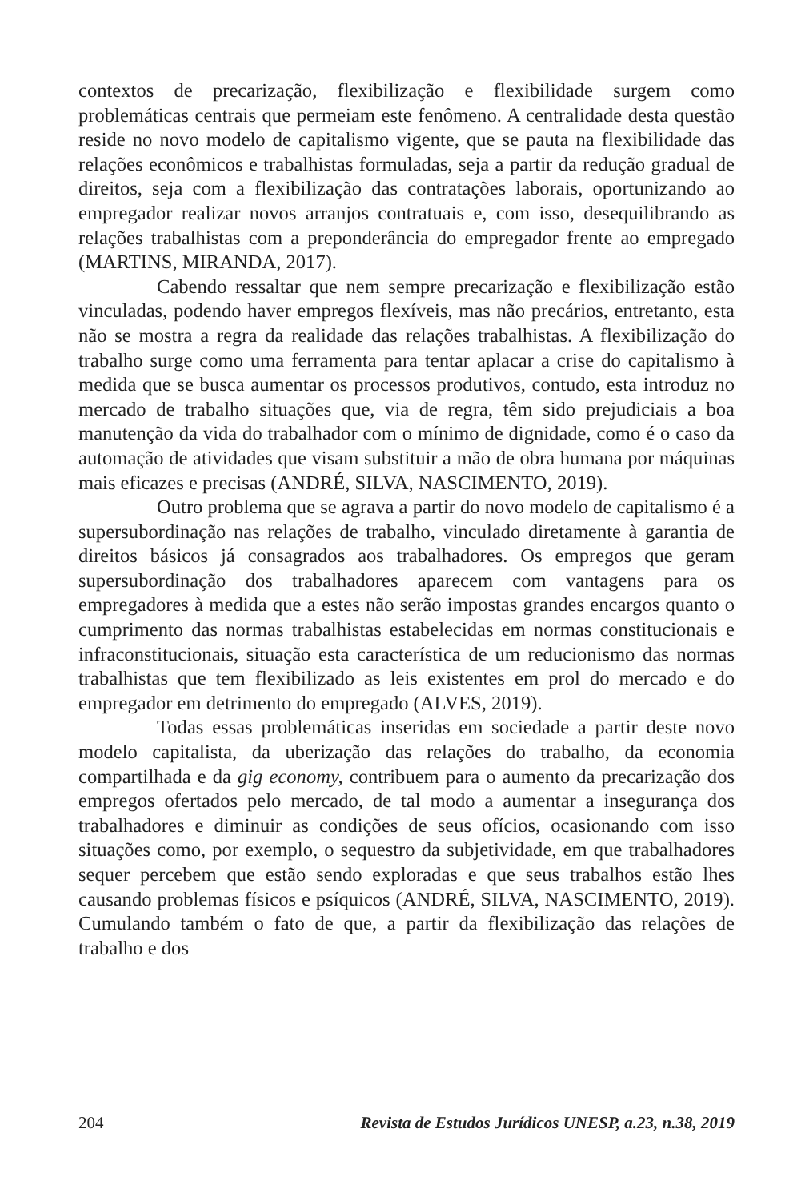contextos de precarização, flexibilização e flexibilidade surgem como problemáticas centrais que permeiam este fenômeno. A centralidade desta questão reside no novo modelo de capitalismo vigente, que se pauta na flexibilidade das relações econômicos e trabalhistas formuladas, seja a partir da redução gradual de direitos, seja com a flexibilização das contratações laborais, oportunizando ao empregador realizar novos arranjos contratuais e, com isso, desequilibrando as relações trabalhistas com a preponderância do empregador frente ao empregado (MARTINS, MIRANDA, 2017).
Cabendo ressaltar que nem sempre precarização e flexibilização estão vinculadas, podendo haver empregos flexíveis, mas não precários, entretanto, esta não se mostra a regra da realidade das relações trabalhistas. A flexibilização do trabalho surge como uma ferramenta para tentar aplacar a crise do capitalismo à medida que se busca aumentar os processos produtivos, contudo, esta introduz no mercado de trabalho situações que, via de regra, têm sido prejudiciais a boa manutenção da vida do trabalhador com o mínimo de dignidade, como é o caso da automação de atividades que visam substituir a mão de obra humana por máquinas mais eficazes e precisas (ANDRÉ, SILVA, NASCIMENTO, 2019).
Outro problema que se agrava a partir do novo modelo de capitalismo é a supersubordinação nas relações de trabalho, vinculado diretamente à garantia de direitos básicos já consagrados aos trabalhadores. Os empregos que geram supersubordinação dos trabalhadores aparecem com vantagens para os empregadores à medida que a estes não serão impostas grandes encargos quanto o cumprimento das normas trabalhistas estabelecidas em normas constitucionais e infraconstitucionais, situação esta característica de um reducionismo das normas trabalhistas que tem flexibilizado as leis existentes em prol do mercado e do empregador em detrimento do empregado (ALVES, 2019).
Todas essas problemáticas inseridas em sociedade a partir deste novo modelo capitalista, da uberização das relações do trabalho, da economia compartilhada e da gig economy, contribuem para o aumento da precarização dos empregos ofertados pelo mercado, de tal modo a aumentar a insegurança dos trabalhadores e diminuir as condições de seus ofícios, ocasionando com isso situações como, por exemplo, o sequestro da subjetividade, em que trabalhadores sequer percebem que estão sendo exploradas e que seus trabalhos estão lhes causando problemas físicos e psíquicos (ANDRÉ, SILVA, NASCIMENTO, 2019). Cumulando também o fato de que, a partir da flexibilização das relações de trabalho e dos
204 Revista de Estudos Jurídicos UNESP, a.23, n.38, 2019